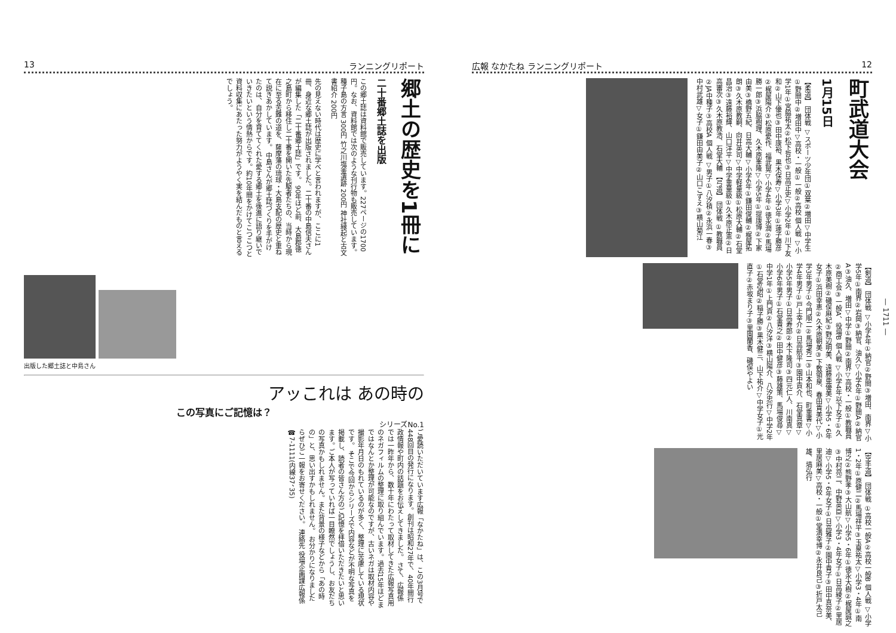13 ランニングリポート
郷土の歴史を1冊に
二十番郷土誌を出版
この郷土誌は資料館で販売しています。227ページの1700円。なお、資料館では次のような刊行物も販売しています。 種子島の方言 300円 竹之川塩釜遺跡 200円 神社縁起と古文書紹介 200円
先の見えない時代は歴史に学べと言われますが、ここに1冊、身近な郷土誌が出版されました。二十番の中島信夫さんが編集した「二十番郷土誌」です。 90年ほど前、大島郡徳之島町から移住し二十番を開いた先駆者たちの、当時から現在に至る苦難の道を、薩摩藩の琉球・大島支配の歴史と重ねて説きあかしています。 中島さんが郷土誌づくりを手がけたのは、自分を育ててくれた愛する郷土を後進に語り継いでいきたいという情熱からです。約10年間をかけてこつこつと資料収集にあたった努力がようやく実を結んだものと言えるでしょう。
出版した郷土誌と中島さん
アッこれは あの時の
この写真にご記憶は？
シリーズNo.1
ご愛読いただいています広報「なかたね」は、この3月号で448回目の発行になります。創刊は昭和27年で、40年間行政情報や町内の話題をお伝えしてきました。 さて、広報係では一昨年から、数十年にわたって取材してきた広報写真用のネガフィルムの整理に取り組んでいます。過去15年ほどまではなんとか整理が可能なのですが、古いネガは取材内容や撮影年月日のもれているのが多く、整理に苦慮している現状です。 そこで今回からシリーズで内容などが不明な写真を掲載し、読者の皆さん方のご記憶を拝借いただきたいと思います。ご本人が写っていれば一目瞭然でしょうし、お友だちの写真かもしれません。また背景の様子などから「あの時の」と、思い出すかもしれません。 お分かりになりましたらぜひご一報をお寄せください。 連絡先 役場企画課広報係 ☎7-1111(内線37、35)
広報 なかたね ランニングリポート 12
町武道大会
1月15日
【柔道】 団体戦 ▽スポーツ少年団①双葉②増田▽中学生①野間中②増田中▽高校・一般①一般②高校 個人戦 ▽小学1年①宮脇祐太②松下哲也③日高正史▽小学2年①川下友和②山下優也③田中康裕、黒木保寿▽小学3年①蓮子勝彦②梶屋陽介③松原愛作、福武晃▽小学4年①徳永潤②馬場勝一郎③浜脇樹理、久木原峯隆▽小学5年①提康博②下家由美③橋野五紀、日高大輔▽小学6年①鎌田俊輔②梶屋拓朗③久木原教嗣、向井英司▽中学軽量級①松原大輔②石堂昌治③遠藤裕輝、山口洋平▽中学重量級①久木原正憲②日高審次③久木原教浩、石堂大輔 【弓道】 団体戦 ①教職員②JA中種子③高校A 個人戦 ▽男子①八汐積②永浜一春③中村武雄▽女子①鎌田由美子②山口こずえ③横山菊江
【剣道】 団体戦 ▽小学4年①納官②野間③増田、南界▽小学5年①南界②岩岡③納官、油久▽小学6年①野間A②納官A③油久、増田▽中学①野間②南界▽高校・一般①教職員②商工会③一般A、役場B 個人戦 ▽小学4年以下女子①久木原美樹②磯俣麻紀③野辺明美、遠藤亜優美▽小学5・6年女子①浜田幸恵②久木原朝美③下敷領泉、春田貴美代▽小学3年男子①今門順二②馬場秀二③山本和也、町重書▽小学4年男子①戸上幸介②日高航平③園中貢介、石堂真章▽小学5年男子①日高寿郎②木下隆司③四元仁人、川南真▽小学6年男子①石堂貴之②田中健彦③藤雄策、馬場俊尋▽中学1年①上門貢②八汐洋③横山陽介、八汐忠行▽中学2年①石堂弘昭②稲子勝③黒木健三、山下祐介▽中学女子①光直子②赤坂まり子③里園蘭香、磯俣やよい
【空手道】 団体戦 ①高校一般A②高校一般B 個人戦 ▽小学1・2年①原健二②馬場祥平③玉泉祐太▽小学3・4年①南博之②熊野孝③大山航▽小学5・6年①徳永大樹②梶屋誠之③中村亮二、中野英臣▽小学3・4年女子①日高綾子②里居迪▽小学5・6年女子①日高雅子②園中貴子③田中真奈美、里居麻美▽高校・一般①堂満幸博②永井良己③折戸太己雄、塙弘行
— 1711 —